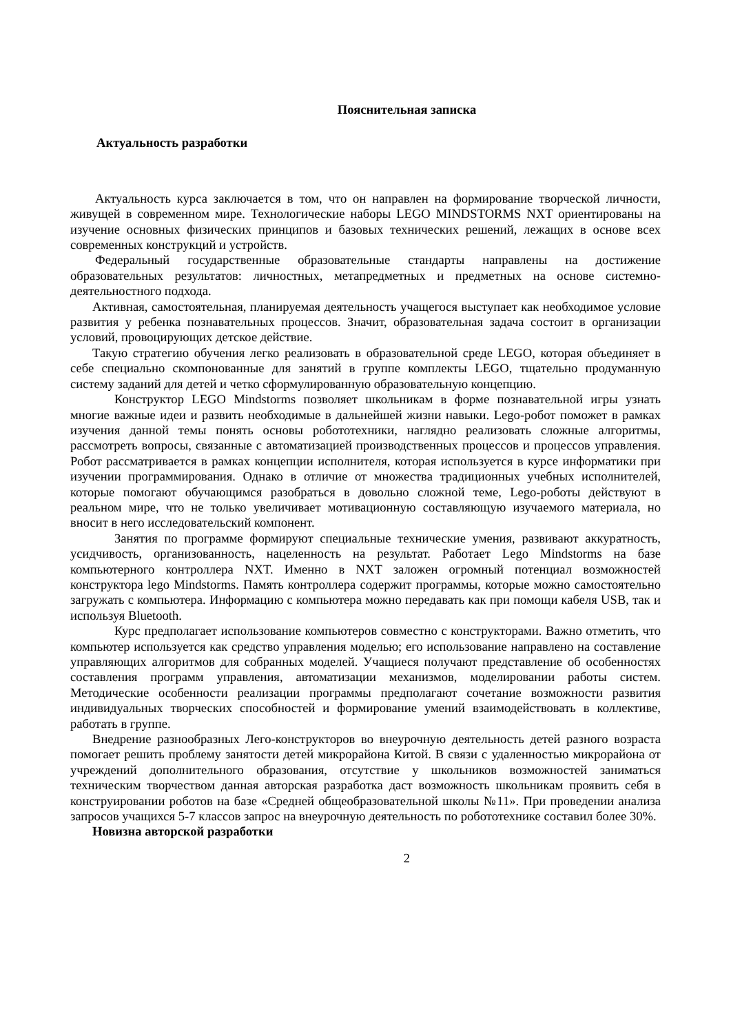Пояснительная записка
Актуальность разработки
Актуальность курса заключается в том, что он направлен на формирование творческой личности, живущей в современном мире. Технологические наборы LEGO MINDSTORMS NXT ориентированы на изучение основных физических принципов и базовых технических решений, лежащих в основе всех современных конструкций и устройств.
Федеральный государственные образовательные стандарты направлены на достижение образовательных результатов: личностных, метапредметных и предметных на основе системно-деятельностного подхода.
Активная, самостоятельная, планируемая деятельность учащегося выступает как необходимое условие развития у ребенка познавательных процессов. Значит, образовательная задача состоит в организации условий, провоцирующих детское действие.
Такую стратегию обучения легко реализовать в образовательной среде LEGO, которая объединяет в себе специально скомпонованные для занятий в группе комплекты LEGO, тщательно продуманную систему заданий для детей и четко сформулированную образовательную концепцию.
Конструктор LEGO Mindstorms позволяет школьникам в форме познавательной игры узнать многие важные идеи и развить необходимые в дальнейшей жизни навыки. Lego-робот поможет в рамках изучения данной темы понять основы робототехники, наглядно реализовать сложные алгоритмы, рассмотреть вопросы, связанные с автоматизацией производственных процессов и процессов управления. Робот рассматривается в рамках концепции исполнителя, которая используется в курсе информатики при изучении программирования. Однако в отличие от множества традиционных учебных исполнителей, которые помогают обучающимся разобраться в довольно сложной теме, Lego-роботы действуют в реальном мире, что не только увеличивает мотивационную составляющую изучаемого материала, но вносит в него исследовательский компонент.
Занятия по программе формируют специальные технические умения, развивают аккуратность, усидчивость, организованность, нацеленность на результат. Работает Lego Mindstorms на базе компьютерного контроллера NXT. Именно в NXT заложен огромный потенциал возможностей конструктора lego Mindstorms. Память контроллера содержит программы, которые можно самостоятельно загружать с компьютера. Информацию с компьютера можно передавать как при помощи кабеля USB, так и используя Bluetooth.
Курс предполагает использование компьютеров совместно с конструкторами. Важно отметить, что компьютер используется как средство управления моделью; его использование направлено на составление управляющих алгоритмов для собранных моделей. Учащиеся получают представление об особенностях составления программ управления, автоматизации механизмов, моделировании работы систем. Методические особенности реализации программы предполагают сочетание возможности развития индивидуальных творческих способностей и формирование умений взаимодействовать в коллективе, работать в группе.
Внедрение разнообразных Лего-конструкторов во внеурочную деятельность детей разного возраста помогает решить проблему занятости детей микрорайона Китой. В связи с удаленностью микрорайона от учреждений дополнительного образования, отсутствие у школьников возможностей заниматься техническим творчеством данная авторская разработка даст возможность школьникам проявить себя в конструировании роботов на базе «Средней общеобразовательной школы №11». При проведении анализа запросов учащихся 5-7 классов запрос на внеурочную деятельность по робототехнике составил более 30%.
Новизна авторской разработки
2